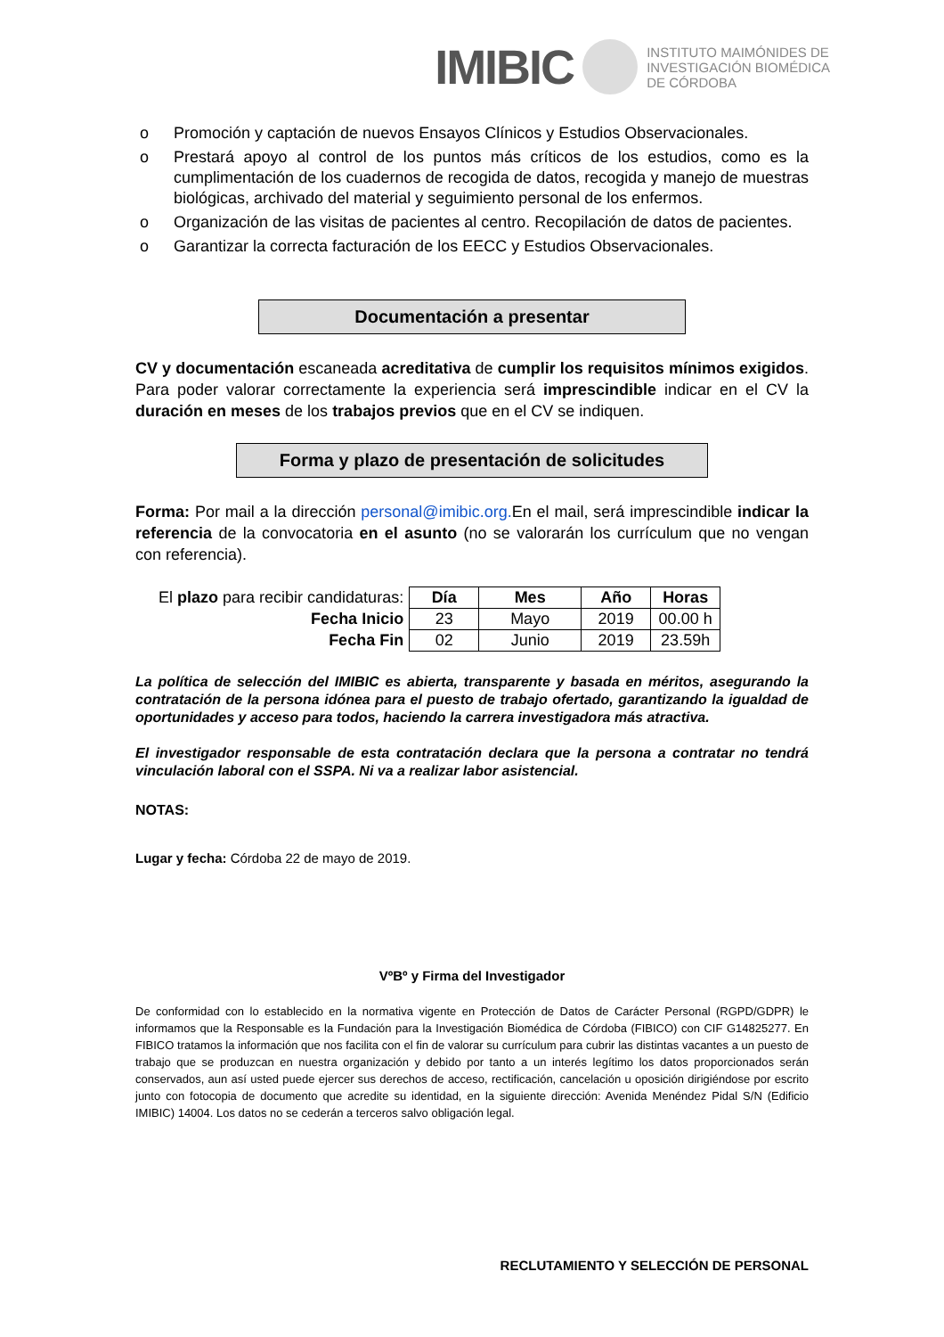IMIBIC INSTITUTO MAIMÓNIDES DE
INVESTIGACIÓN BIOMÉDICA
DE CÓRDOBA
o Promoción y captación de nuevos Ensayos Clínicos y Estudios Observacionales.
o Prestará apoyo al control de los puntos más críticos de los estudios, como es la cumplimentación de los cuadernos de recogida de datos, recogida y manejo de muestras biológicas, archivado del material y seguimiento personal de los enfermos.
o Organización de las visitas de pacientes al centro. Recopilación de datos de pacientes.
o Garantizar la correcta facturación de los EECC y Estudios Observacionales.
Documentación a presentar
CV y documentación escaneada acreditativa de cumplir los requisitos mínimos exigidos. Para poder valorar correctamente la experiencia será imprescindible indicar en el CV la duración en meses de los trabajos previos que en el CV se indiquen.
Forma y plazo de presentación de solicitudes
Forma: Por mail a la dirección personal@imibic.org. En el mail, será imprescindible indicar la referencia de la convocatoria en el asunto (no se valorarán los currículum que no vengan con referencia).
| El plazo para recibir candidaturas: | Día | Mes | Año | Horas |
| Fecha Inicio | 23 | Mayo | 2019 | 00.00 h |
| Fecha Fin | 02 | Junio | 2019 | 23.59h |
La política de selección del IMIBIC es abierta, transparente y basada en méritos, asegurando la contratación de la persona idónea para el puesto de trabajo ofertado, garantizando la igualdad de oportunidades y acceso para todos, haciendo la carrera investigadora más atractiva.
El investigador responsable de esta contratación declara que la persona a contratar no tendrá vinculación laboral con el SSPA. Ni va a realizar labor asistencial.
NOTAS:
Lugar y fecha: Córdoba 22 de mayo de 2019.
VºBº y Firma del Investigador
De conformidad con lo establecido en la normativa vigente en Protección de Datos de Carácter Personal (RGPD/GDPR) le informamos que la Responsable es la Fundación para la Investigación Biomédica de Córdoba (FIBICO) con CIF G14825277. En FIBICO tratamos la información que nos facilita con el fin de valorar su currículum para cubrir las distintas vacantes a un puesto de trabajo que se produzcan en nuestra organización y debido por tanto a un interés legítimo los datos proporcionados serán conservados, aun así usted puede ejercer sus derechos de acceso, rectificación, cancelación u oposición dirigiéndose por escrito junto con fotocopia de documento que acredite su identidad, en la siguiente dirección: Avenida Menéndez Pidal S/N (Edificio IMIBIC) 14004. Los datos no se cederán a terceros salvo obligación legal.
RECLUTAMIENTO Y SELECCIÓN DE PERSONAL